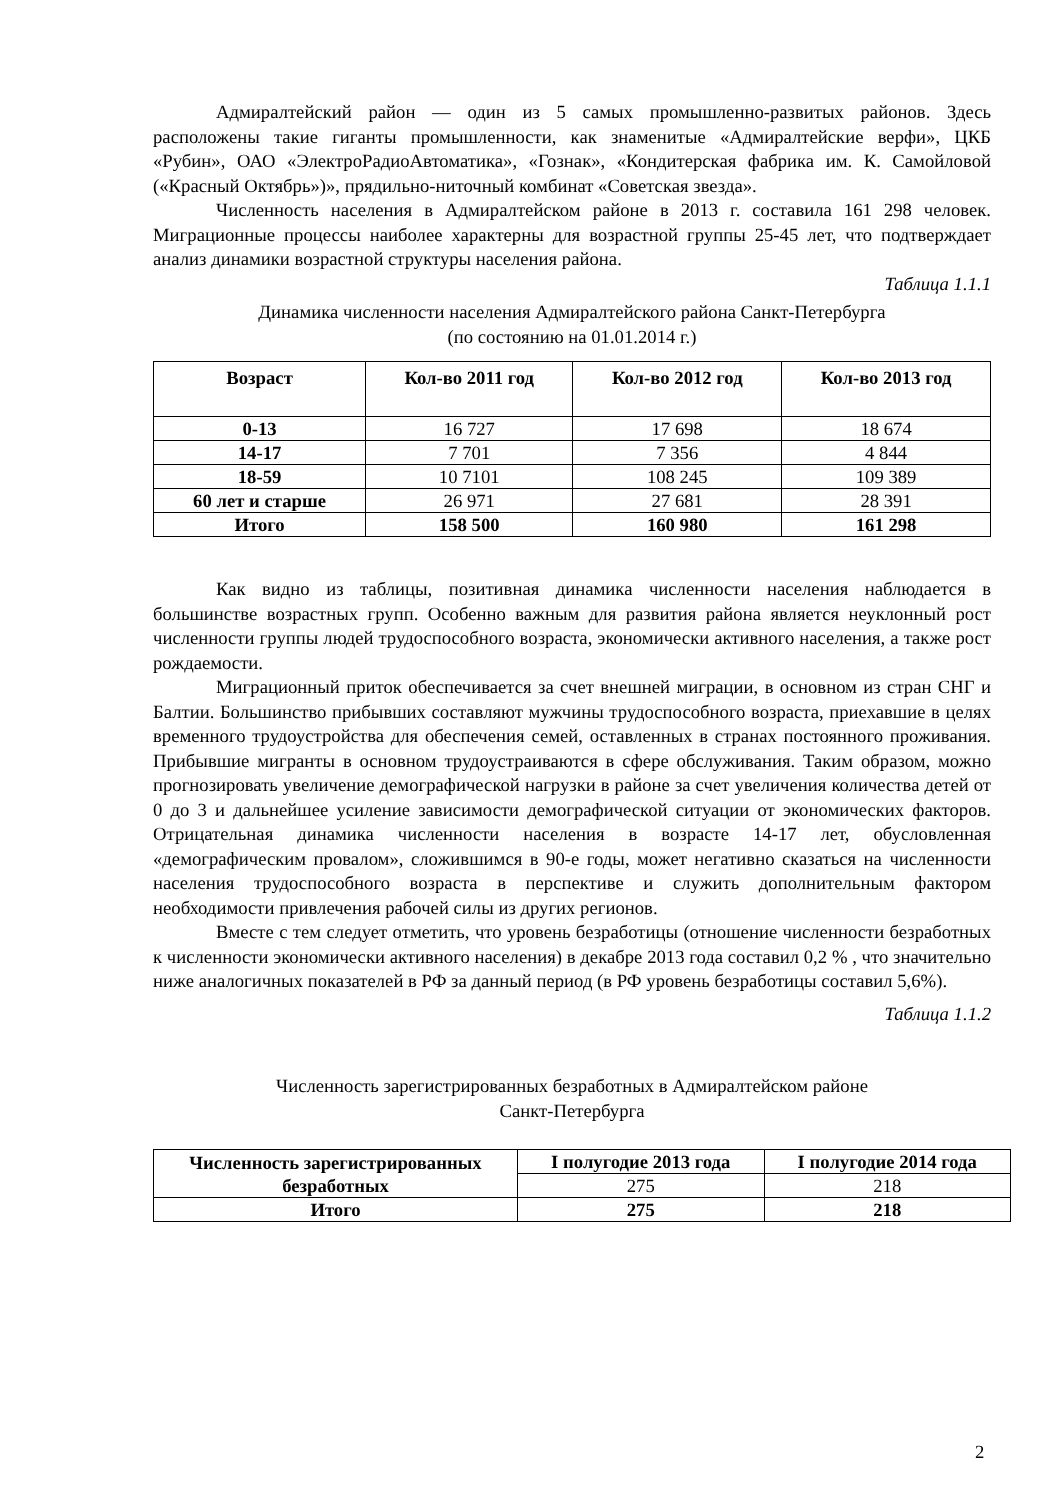Адмиралтейский район — один из 5 самых промышленно-развитых районов. Здесь расположены такие гиганты промышленности, как знаменитые «Адмиралтейские верфи», ЦКБ «Рубин», ОАО «ЭлектроРадиоАвтоматика», «Гознак», «Кондитерская фабрика им. К. Самойловой («Красный Октябрь»)», прядильно-ниточный комбинат «Советская звезда».
Численность населения в Адмиралтейском районе в 2013 г. составила 161 298 человек. Миграционные процессы наиболее характерны для возрастной группы 25-45 лет, что подтверждает анализ динамики возрастной структуры населения района.
Таблица 1.1.1
Динамика численности населения Адмиралтейского района Санкт-Петербурга
(по состоянию на 01.01.2014 г.)
| Возраст | Кол-во 2011 год | Кол-во 2012 год | Кол-во 2013 год |
| --- | --- | --- | --- |
| 0-13 | 16 727 | 17 698 | 18 674 |
| 14-17 | 7 701 | 7 356 | 4 844 |
| 18-59 | 10 7101 | 108 245 | 109 389 |
| 60 лет и старше | 26 971 | 27 681 | 28 391 |
| Итого | 158 500 | 160 980 | 161 298 |
Как видно из таблицы, позитивная динамика численности населения наблюдается в большинстве возрастных групп. Особенно важным для развития района является неуклонный рост численности группы людей трудоспособного возраста, экономически активного населения, а также рост рождаемости.
Миграционный приток обеспечивается за счет внешней миграции, в основном из стран СНГ и Балтии. Большинство прибывших составляют мужчины трудоспособного возраста, приехавшие в целях временного трудоустройства для обеспечения семей, оставленных в странах постоянного проживания. Прибывшие мигранты в основном трудоустраиваются в сфере обслуживания. Таким образом, можно прогнозировать увеличение демографической нагрузки в районе за счет увеличения количества детей от 0 до 3 и дальнейшее усиление зависимости демографической ситуации от экономических факторов. Отрицательная динамика численности населения в возрасте 14-17 лет, обусловленная «демографическим провалом», сложившимся в 90-е годы, может негативно сказаться на численности населения трудоспособного возраста в перспективе и служить дополнительным фактором необходимости привлечения рабочей силы из других регионов.
Вместе с тем следует отметить, что уровень безработицы (отношение численности безработных к численности экономически активного населения) в декабре 2013 года составил 0,2 % , что значительно ниже аналогичных показателей в РФ за данный период (в РФ уровень безработицы составил 5,6%).
Таблица 1.1.2
Численность зарегистрированных безработных в Адмиралтейском районе
Санкт-Петербурга
| Численность зарегистрированных безработных | I полугодие 2013 года | I полугодие 2014 года |
| | 275 | 218 |
| Итого | 275 | 218 |
2